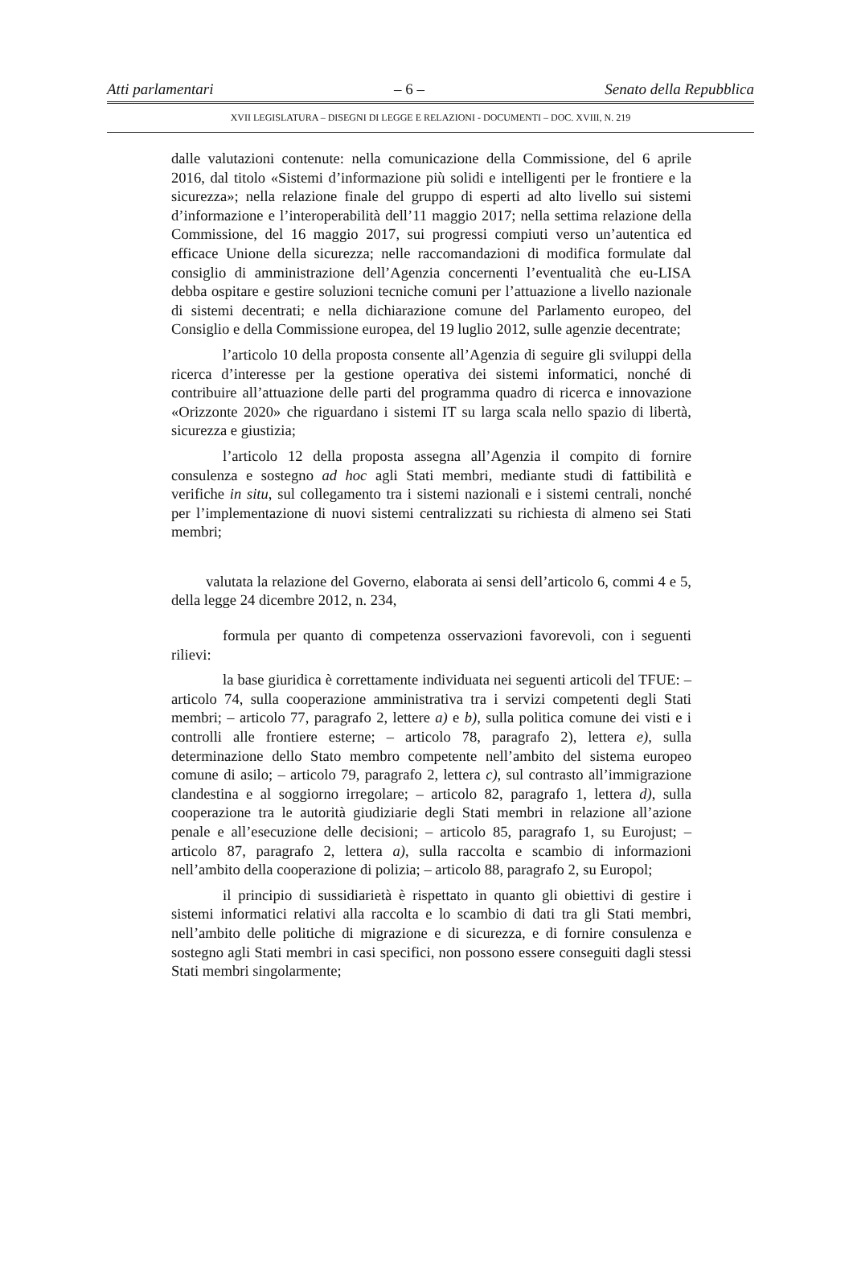Atti parlamentari – 6 – Senato della Repubblica
XVII LEGISLATURA – DISEGNI DI LEGGE E RELAZIONI - DOCUMENTI – DOC. XVIII, N. 219
dalle valutazioni contenute: nella comunicazione della Commissione, del 6 aprile 2016, dal titolo «Sistemi d’informazione più solidi e intelligenti per le frontiere e la sicurezza»; nella relazione finale del gruppo di esperti ad alto livello sui sistemi d’informazione e l’interoperabilità dell’11 maggio 2017; nella settima relazione della Commissione, del 16 maggio 2017, sui progressi compiuti verso un’autentica ed efficace Unione della sicurezza; nelle raccomandazioni di modifica formulate dal consiglio di amministrazione dell’Agenzia concernenti l’eventualità che eu-LISA debba ospitare e gestire soluzioni tecniche comuni per l’attuazione a livello nazionale di sistemi decentrati; e nella dichiarazione comune del Parlamento europeo, del Consiglio e della Commissione europea, del 19 luglio 2012, sulle agenzie decentrate;
l’articolo 10 della proposta consente all’Agenzia di seguire gli sviluppi della ricerca d’interesse per la gestione operativa dei sistemi informatici, nonché di contribuire all’attuazione delle parti del programma quadro di ricerca e innovazione «Orizzonte 2020» che riguardano i sistemi IT su larga scala nello spazio di libertà, sicurezza e giustizia;
l’articolo 12 della proposta assegna all’Agenzia il compito di fornire consulenza e sostegno ad hoc agli Stati membri, mediante studi di fattibilità e verifiche in situ, sul collegamento tra i sistemi nazionali e i sistemi centrali, nonché per l’implementazione di nuovi sistemi centralizzati su richiesta di almeno sei Stati membri;
valutata la relazione del Governo, elaborata ai sensi dell’articolo 6, commi 4 e 5, della legge 24 dicembre 2012, n. 234,
formula per quanto di competenza osservazioni favorevoli, con i seguenti rilievi:
la base giuridica è correttamente individuata nei seguenti articoli del TFUE: – articolo 74, sulla cooperazione amministrativa tra i servizi competenti degli Stati membri; – articolo 77, paragrafo 2, lettere a) e b), sulla politica comune dei visti e i controlli alle frontiere esterne; – articolo 78, paragrafo 2), lettera e), sulla determinazione dello Stato membro competente nell’ambito del sistema europeo comune di asilo; – articolo 79, paragrafo 2, lettera c), sul contrasto all’immigrazione clandestina e al soggiorno irregolare; – articolo 82, paragrafo 1, lettera d), sulla cooperazione tra le autorità giudiziarie degli Stati membri in relazione all’azione penale e all’esecuzione delle decisioni; – articolo 85, paragrafo 1, su Eurojust; – articolo 87, paragrafo 2, lettera a), sulla raccolta e scambio di informazioni nell’ambito della cooperazione di polizia; – articolo 88, paragrafo 2, su Europol;
il principio di sussidiarietà è rispettato in quanto gli obiettivi di gestire i sistemi informatici relativi alla raccolta e lo scambio di dati tra gli Stati membri, nell’ambito delle politiche di migrazione e di sicurezza, e di fornire consulenza e sostegno agli Stati membri in casi specifici, non possono essere conseguiti dagli stessi Stati membri singolarmente;